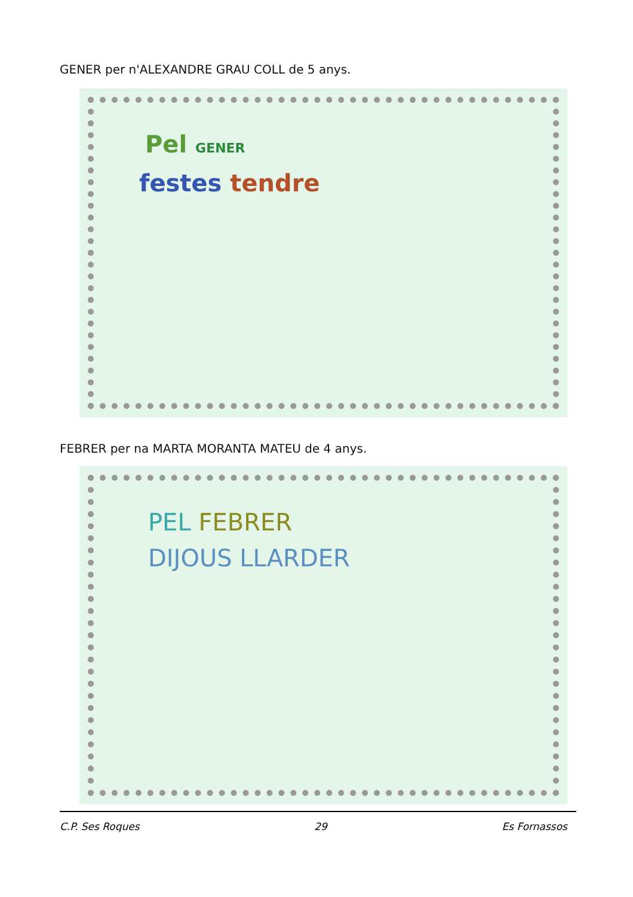GENER per n'ALEXANDRE GRAU COLL de 5 anys.
Pel GENER
festes tendre
FEBRER per na MARTA MORANTA MATEU de 4 anys.
PEL FEBRER
DIJOUS LLARDER
C.P. Ses Roques 29 Es Fornassos